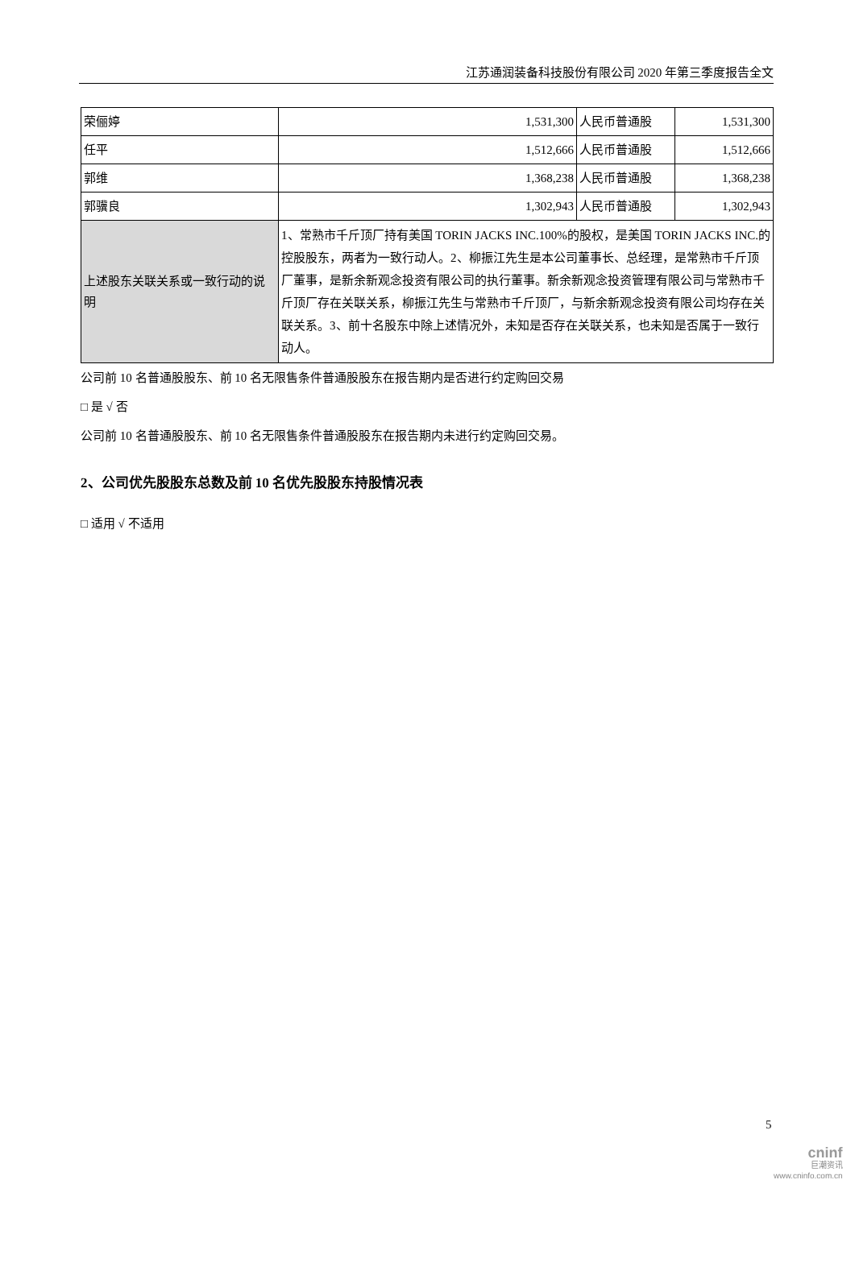江苏通润装备科技股份有限公司 2020 年第三季度报告全文
| 荣俪婷 | 1,531,300 | 人民币普通股 | 1,531,300 |
| 任平 | 1,512,666 | 人民币普通股 | 1,512,666 |
| 郭维 | 1,368,238 | 人民币普通股 | 1,368,238 |
| 郭骥良 | 1,302,943 | 人民币普通股 | 1,302,943 |
| 上述股东关联关系或一致行动的说明 | 1、常熟市千斤顶厂持有美国 TORIN JACKS INC.100%的股权，是美国 TORIN JACKS INC.的控股股东，两者为一致行动人。2、柳振江先生是本公司董事长、总经理，是常熟市千斤顶厂董事，是新余新观念投资有限公司的执行董事。新余新观念投资管理有限公司与常熟市千斤顶厂存在关联关系，柳振江先生与常熟市千斤顶厂，与新余新观念投资有限公司均存在关联关系。3、前十名股东中除上述情况外，未知是否存在关联关系，也未知是否属于一致行动人。 | | |
公司前 10 名普通股股东、前 10 名无限售条件普通股股东在报告期内是否进行约定购回交易
□ 是 √ 否
公司前 10 名普通股股东、前 10 名无限售条件普通股股东在报告期内未进行约定购回交易。
2、公司优先股股东总数及前 10 名优先股股东持股情况表
□ 适用 √ 不适用
5
cninf
巨潮资讯
www.cninfo.com.cn